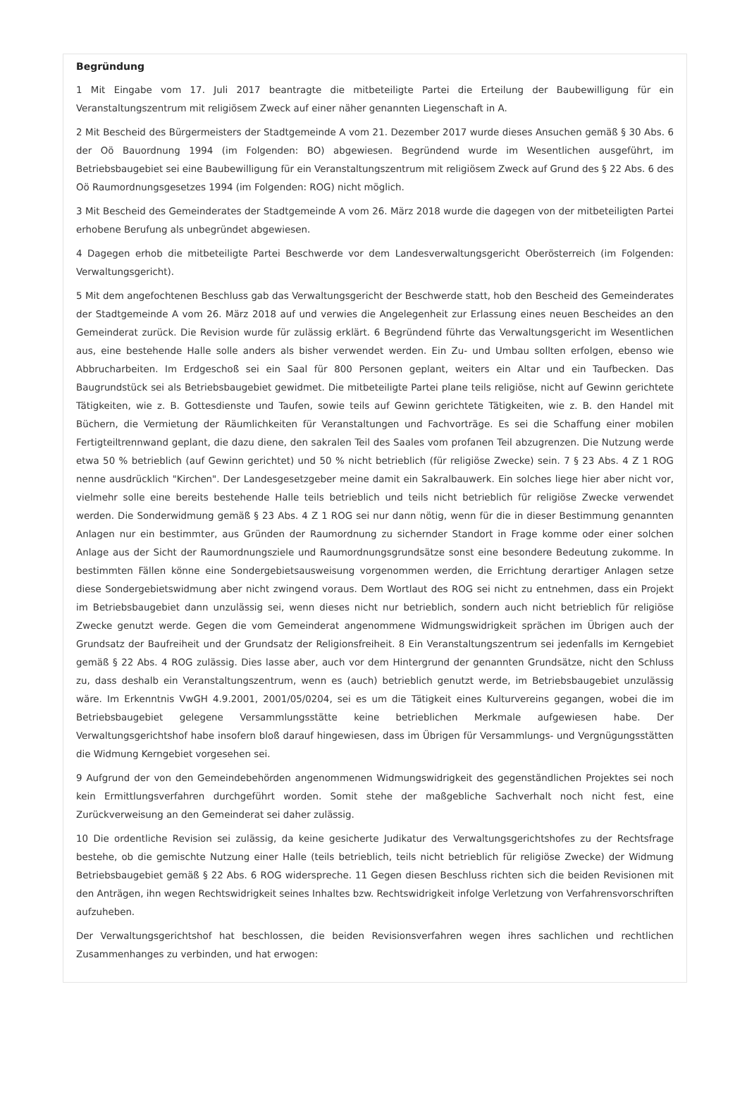Begründung
1 Mit Eingabe vom 17. Juli 2017 beantragte die mitbeteiligte Partei die Erteilung der Baubewilligung für ein Veranstaltungszentrum mit religiösem Zweck auf einer näher genannten Liegenschaft in A.
2 Mit Bescheid des Bürgermeisters der Stadtgemeinde A vom 21. Dezember 2017 wurde dieses Ansuchen gemäß § 30 Abs. 6 der Oö Bauordnung 1994 (im Folgenden: BO) abgewiesen. Begründend wurde im Wesentlichen ausgeführt, im Betriebsbaugebiet sei eine Baubewilligung für ein Veranstaltungszentrum mit religiösem Zweck auf Grund des § 22 Abs. 6 des Oö Raumordnungsgesetzes 1994 (im Folgenden: ROG) nicht möglich.
3 Mit Bescheid des Gemeinderates der Stadtgemeinde A vom 26. März 2018 wurde die dagegen von der mitbeteiligten Partei erhobene Berufung als unbegründet abgewiesen.
4 Dagegen erhob die mitbeteiligte Partei Beschwerde vor dem Landesverwaltungsgericht Oberösterreich (im Folgenden: Verwaltungsgericht).
5 Mit dem angefochtenen Beschluss gab das Verwaltungsgericht der Beschwerde statt, hob den Bescheid des Gemeinderates der Stadtgemeinde A vom 26. März 2018 auf und verwies die Angelegenheit zur Erlassung eines neuen Bescheides an den Gemeinderat zurück. Die Revision wurde für zulässig erklärt. 6 Begründend führte das Verwaltungsgericht im Wesentlichen aus, eine bestehende Halle solle anders als bisher verwendet werden. Ein Zu- und Umbau sollten erfolgen, ebenso wie Abbrucharbeiten. Im Erdgeschoß sei ein Saal für 800 Personen geplant, weiters ein Altar und ein Taufbecken. Das Baugrundstück sei als Betriebsbaugebiet gewidmet. Die mitbeteiligte Partei plane teils religiöse, nicht auf Gewinn gerichtete Tätigkeiten, wie z. B. Gottesdienste und Taufen, sowie teils auf Gewinn gerichtete Tätigkeiten, wie z. B. den Handel mit Büchern, die Vermietung der Räumlichkeiten für Veranstaltungen und Fachvorträge. Es sei die Schaffung einer mobilen Fertigteiltrennwand geplant, die dazu diene, den sakralen Teil des Saales vom profanen Teil abzugrenzen. Die Nutzung werde etwa 50 % betrieblich (auf Gewinn gerichtet) und 50 % nicht betrieblich (für religiöse Zwecke) sein. 7 § 23 Abs. 4 Z 1 ROG nenne ausdrücklich "Kirchen". Der Landesgesetzgeber meine damit ein Sakralbauwerk. Ein solches liege hier aber nicht vor, vielmehr solle eine bereits bestehende Halle teils betrieblich und teils nicht betrieblich für religiöse Zwecke verwendet werden. Die Sonderwidmung gemäß § 23 Abs. 4 Z 1 ROG sei nur dann nötig, wenn für die in dieser Bestimmung genannten Anlagen nur ein bestimmter, aus Gründen der Raumordnung zu sichernder Standort in Frage komme oder einer solchen Anlage aus der Sicht der Raumordnungsziele und Raumordnungsgrundsätze sonst eine besondere Bedeutung zukomme. In bestimmten Fällen könne eine Sondergebietsausweisung vorgenommen werden, die Errichtung derartiger Anlagen setze diese Sondergebietswidmung aber nicht zwingend voraus. Dem Wortlaut des ROG sei nicht zu entnehmen, dass ein Projekt im Betriebsbaugebiet dann unzulässig sei, wenn dieses nicht nur betrieblich, sondern auch nicht betrieblich für religiöse Zwecke genutzt werde. Gegen die vom Gemeinderat angenommene Widmungswidrigkeit sprächen im Übrigen auch der Grundsatz der Baufreiheit und der Grundsatz der Religionsfreiheit. 8 Ein Veranstaltungszentrum sei jedenfalls im Kerngebiet gemäß § 22 Abs. 4 ROG zulässig. Dies lasse aber, auch vor dem Hintergrund der genannten Grundsätze, nicht den Schluss zu, dass deshalb ein Veranstaltungszentrum, wenn es (auch) betrieblich genutzt werde, im Betriebsbaugebiet unzulässig wäre. Im Erkenntnis VwGH 4.9.2001, 2001/05/0204, sei es um die Tätigkeit eines Kulturvereins gegangen, wobei die im Betriebsbaugebiet gelegene Versammlungsstätte keine betrieblichen Merkmale aufgewiesen habe. Der Verwaltungsgerichtshof habe insofern bloß darauf hingewiesen, dass im Übrigen für Versammlungs- und Vergnügungsstätten die Widmung Kerngebiet vorgesehen sei.
9 Aufgrund der von den Gemeindebehörden angenommenen Widmungswidrigkeit des gegenständlichen Projektes sei noch kein Ermittlungsverfahren durchgeführt worden. Somit stehe der maßgebliche Sachverhalt noch nicht fest, eine Zurückverweisung an den Gemeinderat sei daher zulässig.
10 Die ordentliche Revision sei zulässig, da keine gesicherte Judikatur des Verwaltungsgerichtshofes zu der Rechtsfrage bestehe, ob die gemischte Nutzung einer Halle (teils betrieblich, teils nicht betrieblich für religiöse Zwecke) der Widmung Betriebsbaugebiet gemäß § 22 Abs. 6 ROG widerspreche. 11 Gegen diesen Beschluss richten sich die beiden Revisionen mit den Anträgen, ihn wegen Rechtswidrigkeit seines Inhaltes bzw. Rechtswidrigkeit infolge Verletzung von Verfahrensvorschriften aufzuheben.
Der Verwaltungsgerichtshof hat beschlossen, die beiden Revisionsverfahren wegen ihres sachlichen und rechtlichen Zusammenhanges zu verbinden, und hat erwogen: